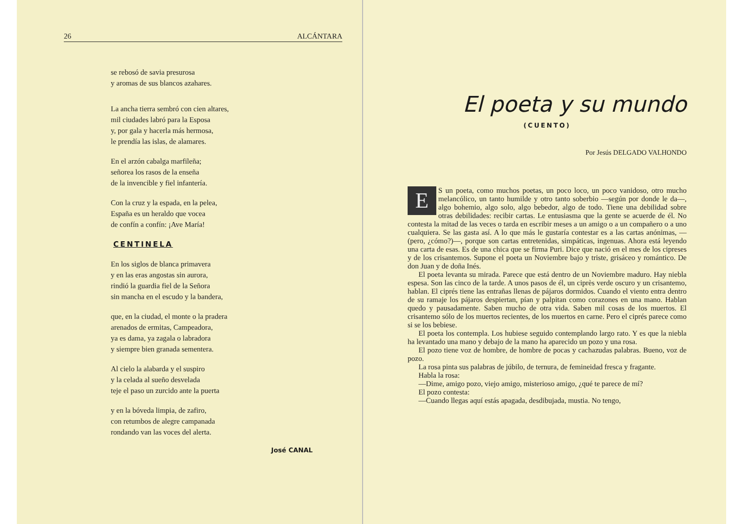26 ALCÁNTARA
se rebosó de savia presurosa
y aromas de sus blancos azahares.
La ancha tierra sembró con cien altares,
mil ciudades labró para la Esposa
y, por gala y hacerla más hermosa,
le prendía las islas, de alamares.
En el arzón cabalga marfileña;
señorea los rasos de la enseña
de la invencible y fiel infantería.
Con la cruz y la espada, en la pelea,
España es un heraldo que vocea
de confín a confín: ¡Ave María!
CENTINELA
En los siglos de blanca primavera
y en las eras angostas sin aurora,
rindió la guardia fiel de la Señora
sin mancha en el escudo y la bandera,
que, en la ciudad, el monte o la pradera
arenados de ermitas, Campeadora,
ya es dama, ya zagala o labradora
y siempre bien granada sementera.
Al cielo la alabarda y el suspiro
y la celada al sueño desvelada
teje el paso un zurcido ante la puerta
y en la bóveda limpia, de zafiro,
con retumbos de alegre campanada
rondando van las voces del alerta.
José CANAL
El poeta y su mundo
(CUENTO)
Por Jesús DELGADO VALHONDO
ES un poeta, como muchos poetas, un poco loco, un poco vanidoso, otro mucho melancólico, un tanto humilde y otro tanto soberbio —según por donde le da—, algo bohemio, algo solo, algo bebedor, algo de todo. Tiene una debilidad sobre otras debilidades: recibir cartas. Le entusiasma que la gente se acuerde de él. No contesta la mitad de las veces o tarda en escribir meses a un amigo o a un compañero o a uno cualquiera. Se las gasta así. A lo que más le gustaría contestar es a las cartas anónimas, —(pero, ¿cómo?)—, porque son cartas entretenidas, simpáticas, ingenuas. Ahora está leyendo una carta de esas. Es de una chica que se firma Puri. Dice que nació en el mes de los cipreses y de los crisantemos. Supone el poeta un Noviembre bajo y triste, grisáceo y romántico. De don Juan y de doña Inés.
El poeta levanta su mirada. Parece que está dentro de un Noviembre maduro. Hay niebla espesa. Son las cinco de la tarde. A unos pasos de él, un ciprès verde oscuro y un crisantemo, hablan. El ciprés tiene las entrañas llenas de pájaros dormidos. Cuando el viento entra dentro de su ramaje los pájaros despiertan, pían y palpitan como corazones en una mano. Hablan quedo y pausadamente. Saben mucho de otra vida. Saben mil cosas de los muertos. El crisantemo sólo de los muertos recientes, de los muertos en carne. Pero el ciprés parece como si se los bebiese.
El poeta los contempla. Los hubiese seguido contemplando largo rato. Y es que la niebla ha levantado una mano y debajo de la mano ha aparecido un pozo y una rosa.
El pozo tiene voz de hombre, de hombre de pocas y cachazudas palabras. Bueno, voz de pozo.
La rosa pinta sus palabras de júbilo, de ternura, de femineidad fresca y fragante.
Habla la rosa:
—Dime, amigo pozo, viejo amigo, misterioso amigo, ¿qué te parece de mí?
El pozo contesta:
—Cuando llegas aquí estás apagada, desdibujada, mustia. No tengo,